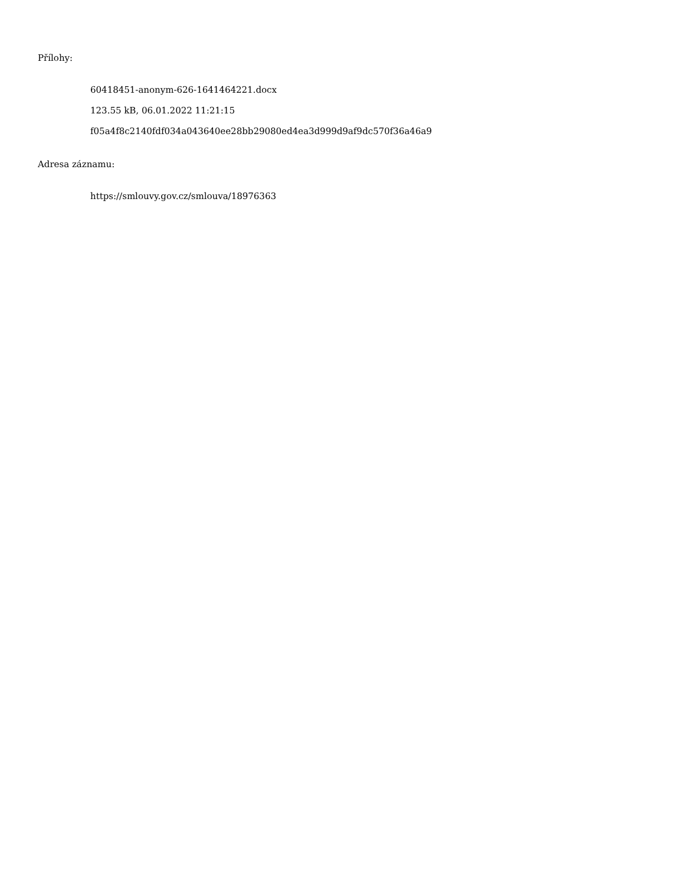Přílohy:
60418451-anonym-626-1641464221.docx
123.55 kB, 06.01.2022 11:21:15
f05a4f8c2140fdf034a043640ee28bb29080ed4ea3d999d9af9dc570f36a46a9
Adresa záznamu:
https://smlouvy.gov.cz/smlouva/18976363